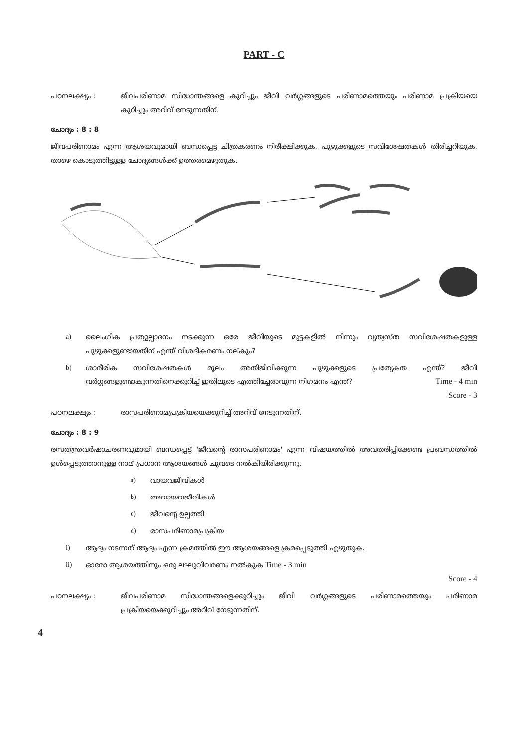PART - C
പഠനലക്ഷ്യം : ജീവപരിണാമ സിദ്ധാന്തങ്ങളെ കുറിച്ചും ജീവി വർഗ്ഗങ്ങളുടെ പരിണാമത്തെയും പരിണാമ പ്രക്രിയയെ കുറിച്ചും അറിവ് നേടുന്നതിന്.
ചോദ്യം : 8 : 8
ജീവപരിണാമം എന്ന ആശയവുമായി ബന്ധപ്പെട്ട ചിത്രകരണം നിരീക്ഷിക്കുക. പുഴുക്കളുടെ സവിശേഷതകൾ തിരിച്ചറിയുക. താഴെ കൊടുത്തിട്ടുള്ള ചോദ്യങ്ങൾക്ക് ഉത്തരമെഴുതുക.
a) ലൈംഗിക പ്രത്യുല്പാദനം നടക്കുന്ന ഒരേ ജീവിയുടെ മുട്ടകളിൽ നിന്നും വ്യത്യസ്ത സവിശേഷതകളുള്ള പുഴുക്കളുണ്ടായതിന് എന്ത് വിശദീകരണം നല്കും?
b) ശാരീരിക സവിശേഷതകൾ മൂലം അതിജീവിക്കുന്ന പുഴുക്കളുടെ പ്രത്യേകത എന്ത്? ജീവി വർഗ്ഗങ്ങളുണ്ടാകുന്നതിനെക്കുറിച്ച് ഇതിലൂടെ എത്തിച്ചേരാവുന്ന നിഗമനം എന്ത്? Time - 4 min
Score - 3
പഠനലക്ഷ്യം : രാസപരിണാമപ്രക്രിയയെക്കുറിച്ച് അറിവ് നേടുന്നതിന്.
ചോദ്യം : 8 : 9
രസതന്ത്രവർഷാചരണവുമായി ബന്ധപ്പെട്ട് 'ജീവന്റെ രാസപരിണാമം' എന്ന വിഷയത്തിൽ അവതരിപ്പിക്കേണ്ട പ്രബന്ധത്തിൽ ഉൾപ്പെടുത്താനുള്ള നാല് പ്രധാന ആശയങ്ങൾ ചുവടെ നൽകിയിരിക്കുന്നു.
a) വായവജീവികൾ
b) അവായവജീവികൾ
c) ജീവന്റെ ഉല്പത്തി
d) രാസപരിണാമപ്രക്രിയ
i) ആദ്യം നടന്നത് ആദ്യം എന്ന ക്രമത്തിൽ ഈ ആശയങ്ങളെ ക്രമപ്പെടുത്തി എഴുതുക.
ii) ഓരോ ആശയത്തിനും ഒരു ലഘുവിവരണം നൽകുക. Time - 3 min
Score - 4
പഠനലക്ഷ്യം : ജീവപരിണാമ സിദ്ധാന്തങ്ങളെക്കുറിച്ചും ജീവി വർഗ്ഗങ്ങളുടെ പരിണാമത്തെയും പരിണാമ പ്രക്രിയയെക്കുറിച്ചും അറിവ് നേടുന്നതിന്.
4